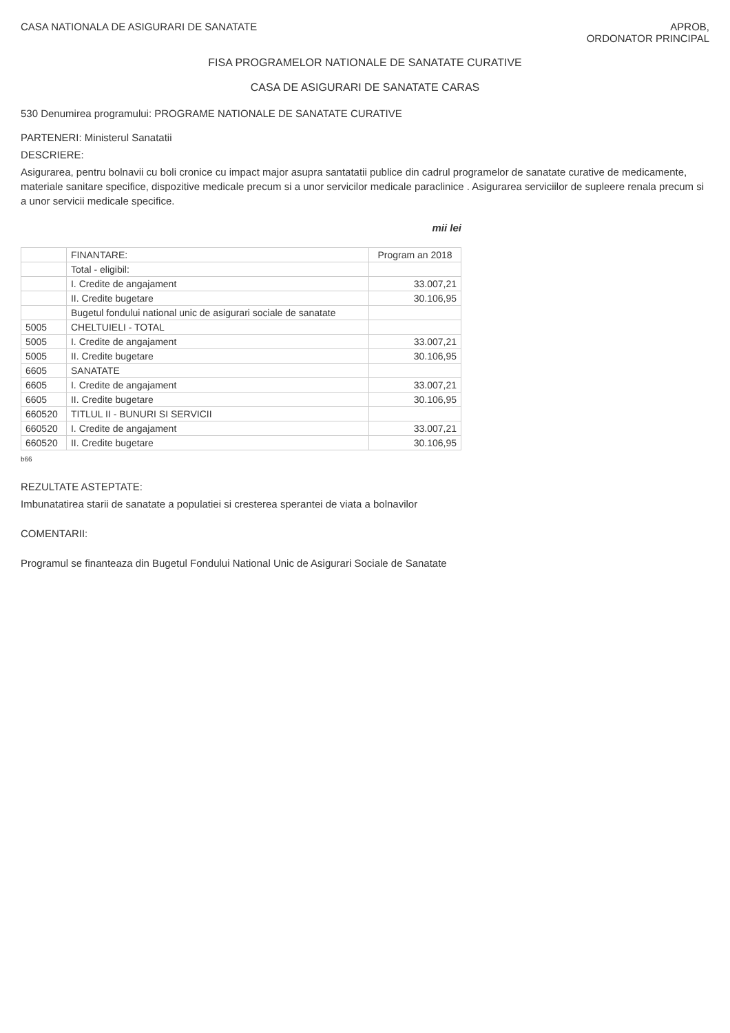CASA NATIONALA DE ASIGURARI DE SANATATE
APROB,
ORDONATOR PRINCIPAL
FISA PROGRAMELOR NATIONALE DE SANATATE CURATIVE
CASA DE ASIGURARI DE SANATATE CARAS
530 Denumirea programului: PROGRAME NATIONALE DE SANATATE CURATIVE
PARTENERI: Ministerul Sanatatii
DESCRIERE:
Asigurarea, pentru bolnavii cu boli cronice cu impact major asupra santatatii publice din cadrul programelor de sanatate curative de medicamente, materiale sanitare specifice, dispozitive medicale precum si a unor servicilor medicale paraclinice . Asigurarea serviciilor de supleere renala precum si a unor servicii medicale specifice.
mii lei
| | FINANTARE: | Program an 2018 |
| --- | --- | --- |
| | Total - eligibil: | |
| | I. Credite de angajament | 33.007,21 |
| | II. Credite bugetare | 30.106,95 |
| | Bugetul fondului national unic de asigurari sociale de sanatate | |
| 5005 | CHELTUIELI - TOTAL | |
| 5005 | I. Credite de angajament | 33.007,21 |
| 5005 | II. Credite bugetare | 30.106,95 |
| 6605 | SANATATE | |
| 6605 | I. Credite de angajament | 33.007,21 |
| 6605 | II. Credite bugetare | 30.106,95 |
| 660520 | TITLUL II - BUNURI SI SERVICII | |
| 660520 | I. Credite de angajament | 33.007,21 |
| 660520 | II. Credite bugetare | 30.106,95 |
b66
REZULTATE ASTEPTATE:
Imbunatatirea starii de sanatate a populatiei si cresterea sperantei de viata a bolnavilor
COMENTARII:
Programul se finanteaza din Bugetul Fondului National Unic de Asigurari Sociale de Sanatate